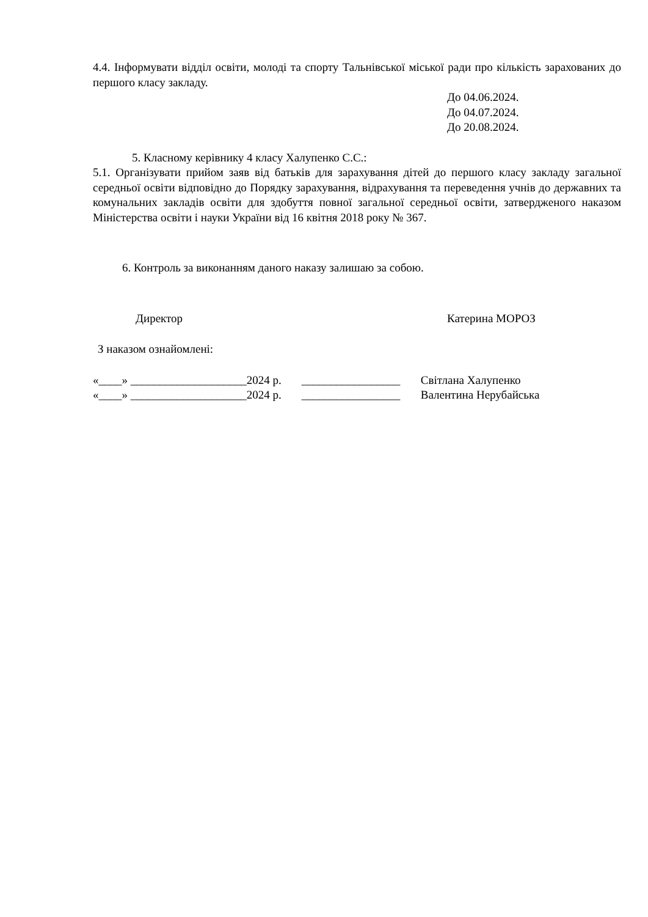4.4. Інформувати відділ освіти, молоді та спорту Тальнівської міської ради про кількість зарахованих до першого класу закладу.
До 04.06.2024.
До 04.07.2024.
До 20.08.2024.
5. Класному керівнику 4 класу Халупенко С.С.:
5.1. Організувати прийом заяв від батьків для зарахування дітей до першого класу закладу загальної середньої освіти відповідно до Порядку зарахування, відрахування та переведення учнів до державних та комунальних закладів освіти для здобуття повної загальної середньої освіти, затвердженого наказом Міністерства освіти і науки України від 16 квітня 2018 року № 367.
6. Контроль за виконанням даного наказу залишаю за собою.
Директор Катерина МОРОЗ
З наказом ознайомлені:
| «____» ____________________ | 2024 р. | _________________ | Світлана Халупенко |
| «____» ____________________ | 2024 р. | _________________ | Валентина Нерубайська |